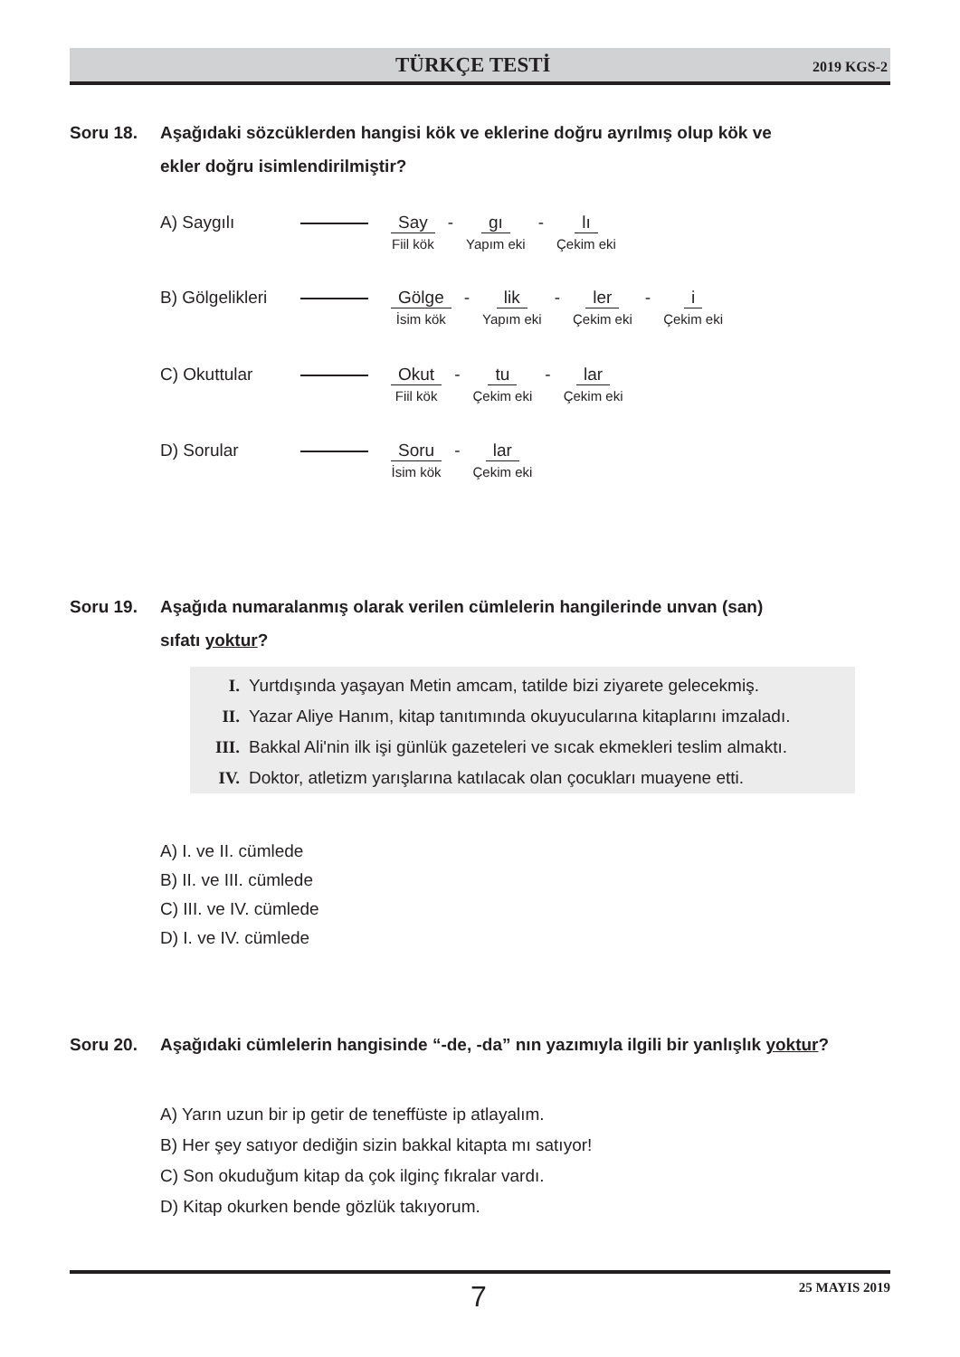TÜRKÇE TESTİ 2019 KGS-2
Soru 18. Aşağıdaki sözcüklerden hangisi kök ve eklerine doğru ayrılmış olup kök ve
ekler doğru isimlendirilmiştir?
A) Saygılı Say
Fiil kök
- gı
Yapım eki
- lı
Çekim eki
B) Gölgelikleri
Gölge
İsim kök
- lik
Yapım eki
- ler
Çekim eki
- i
Çekim eki
C) Okuttular Okut
Fiil kök
- tu
Çekim eki
- lar
Çekim eki
D) Sorular Soru
İsim kök
- lar
Çekim eki
Soru 19. Aşağıda numaralanmış olarak verilen cümlelerin hangilerinde unvan (san)
sıfatı yoktur?
I. Yurtdışında yaşayan Metin amcam, tatilde bizi ziyarete gelecekmiş.
II. Yazar Aliye Hanım, kitap tanıtımında okuyucularına kitaplarını imzaladı.
III. Bakkal Ali'nin ilk işi günlük gazeteleri ve sıcak ekmekleri teslim almaktı.
IV. Doktor, atletizm yarışlarına katılacak olan çocukları muayene etti.
A) I. ve II. cümlede
B) II. ve III. cümlede
C) III. ve IV. cümlede
D) I. ve IV. cümlede
Soru 20. Aşağıdaki cümlelerin hangisinde “-de, -da” nın yazımıyla ilgili bir yanlışlık yoktur?
A) Yarın uzun bir ip getir de teneffüste ip atlayalım.
B) Her şey satıyor dediğin sizin bakkal kitapta mı satıyor!
C) Son okuduğum kitap da çok ilginç fıkralar vardı.
D) Kitap okurken bende gözlük takıyorum.
7 25 MAYIS 2019